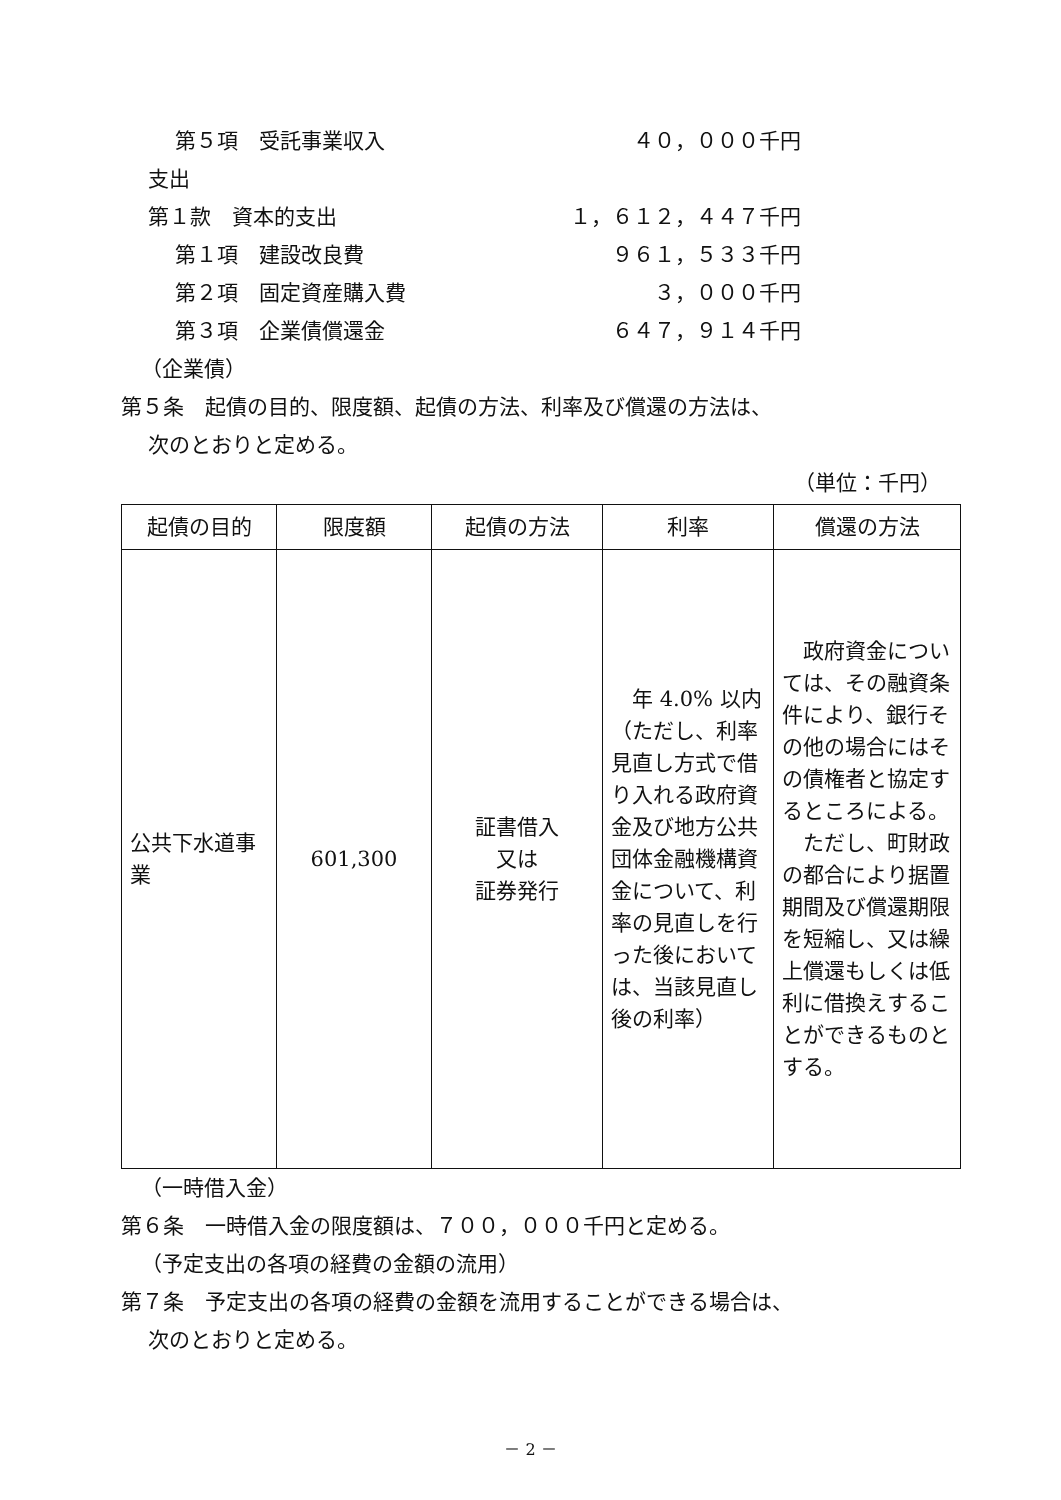第５項　受託事業収入 ４０，０００千円
支出
第１款　資本的支出 １，６１２，４４７千円
第１項　建設改良費 ９６１，５３３千円
第２項　固定資産購入費 ３，０００千円
第３項　企業債償還金 ６４７，９１４千円
（企業債）
第５条　起債の目的、限度額、起債の方法、利率及び償還の方法は、
次のとおりと定める。
（単位：千円）
| 起債の目的 | 限度額 | 起債の方法 | 利率 | 償還の方法 |
| --- | --- | --- | --- | --- |
| 公共下水道事業 | 601,300 | 証書借入 又は 証券発行 | 年 4.0% 以内（ただし、利率見直し方式で借り入れる政府資金及び地方公共団体金融機構資金について、利率の見直しを行った後においては、当該見直し後の利率） | 政府資金については、その融資条件により、銀行その他の場合にはその債権者と協定するところによる。 ただし、町財政の都合により据置期間及び償還期限を短縮し、又は繰上償還もしくは低利に借換えすることができるものとする。 |
（一時借入金）
第６条　一時借入金の限度額は、７００，０００千円と定める。
（予定支出の各項の経費の金額の流用）
第７条　予定支出の各項の経費の金額を流用することができる場合は、
次のとおりと定める。
－ 2 －